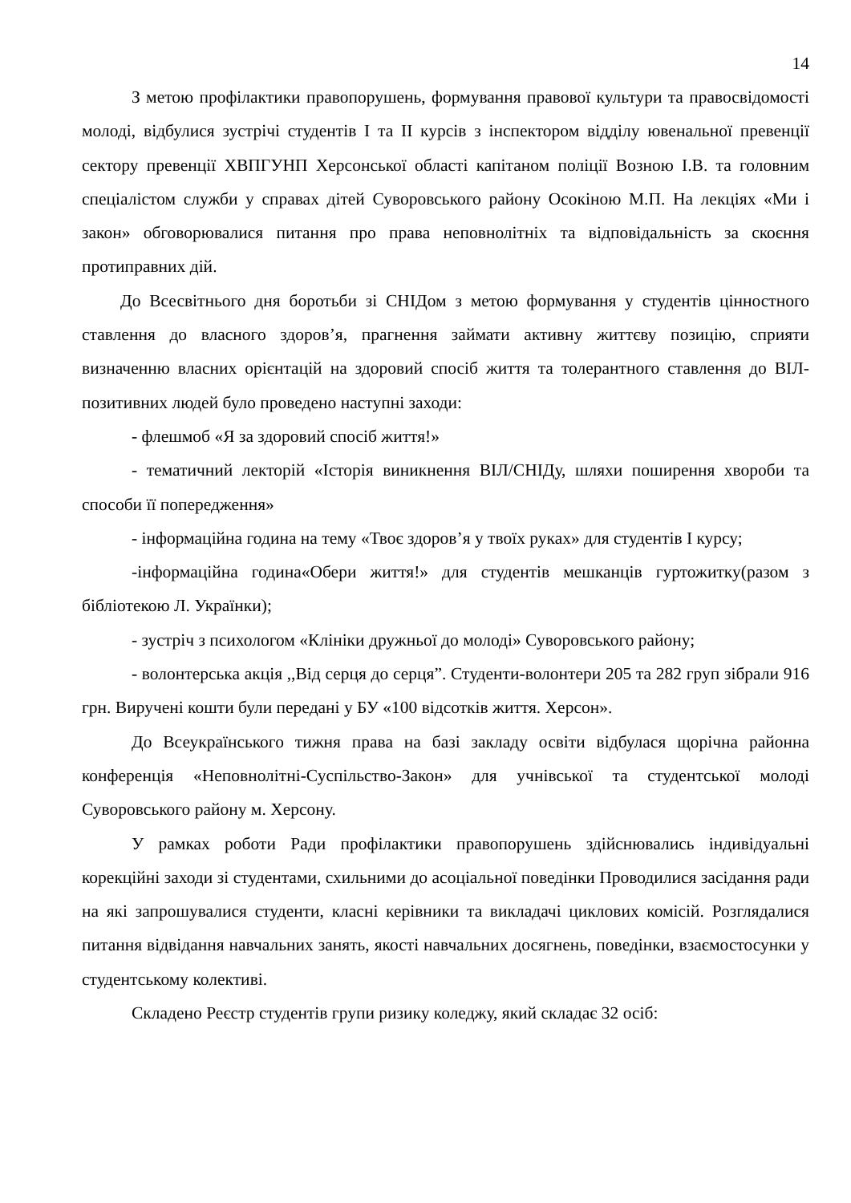14
З метою профілактики правопорушень, формування правової культури та правосвідомості молоді, відбулися зустрічі студентів I та II курсів з інспектором відділу ювенальної превенції сектору превенції ХВПГУНП Херсонської області капітаном поліції Возною І.В. та головним спеціалістом служби у справах дітей Суворовського району Осокіною М.П. На лекціях «Ми і закон» обговорювалися питання про права неповнолітніх та відповідальність за скоєння протиправних дій.
До Всесвітнього дня боротьби зі СНІДом з метою формування у студентів ціннос­тного ставлення до власного здоров’я, прагнення займати активну життєву позицію, сприяти визначенню власних орієнтацій на здоровий спосіб життя та толерантного ставлення до ВІЛ-позитивних людей було проведено наступні заходи:
- флешмоб «Я за здоровий спосіб життя!»
- тематичний лекторій «Історія виникнення ВІЛ/СНІДу, шляхи поширення хвороби та способи її попередження»
- інформаційна година на тему «Твоє здоров’я у твоїх руках» для студентів I курсу;
-інформаційна година«Обери життя!» для студентів мешканців гуртожитку(разом з бібліотекою Л. Українки);
- зустріч з психологом «Клініки дружньої до молоді» Суворовського району;
- волонтерська акція ,,Від серця до серця”. Студенти-волонтери 205 та 282 груп зібрали 916 грн. Виручені кошти були передані у БУ «100 відсотків життя. Херсон».
До Всеукраїнського тижня права на базі закладу освіти відбулася щорічна районна конференція «Неповнолітні-Суспільство-Закон» для учнівської та студентської молоді Суворовського району м. Херсону.
У рамках роботи Ради профілактики правопорушень здійснювались індивідуальні корекційні заходи зі студентами, схильними до асоціальної поведінки Проводилися засідання ради на які запрошувалися студенти, класні керівники та викладачі циклових комісій. Розглядалися питання відвідання навчальних занять, якості навчальних досягнень, поведінки, взаємостосунки у студентському колективі.
Складено Реєстр студентів групи ризику коледжу, який складає 32 осіб: